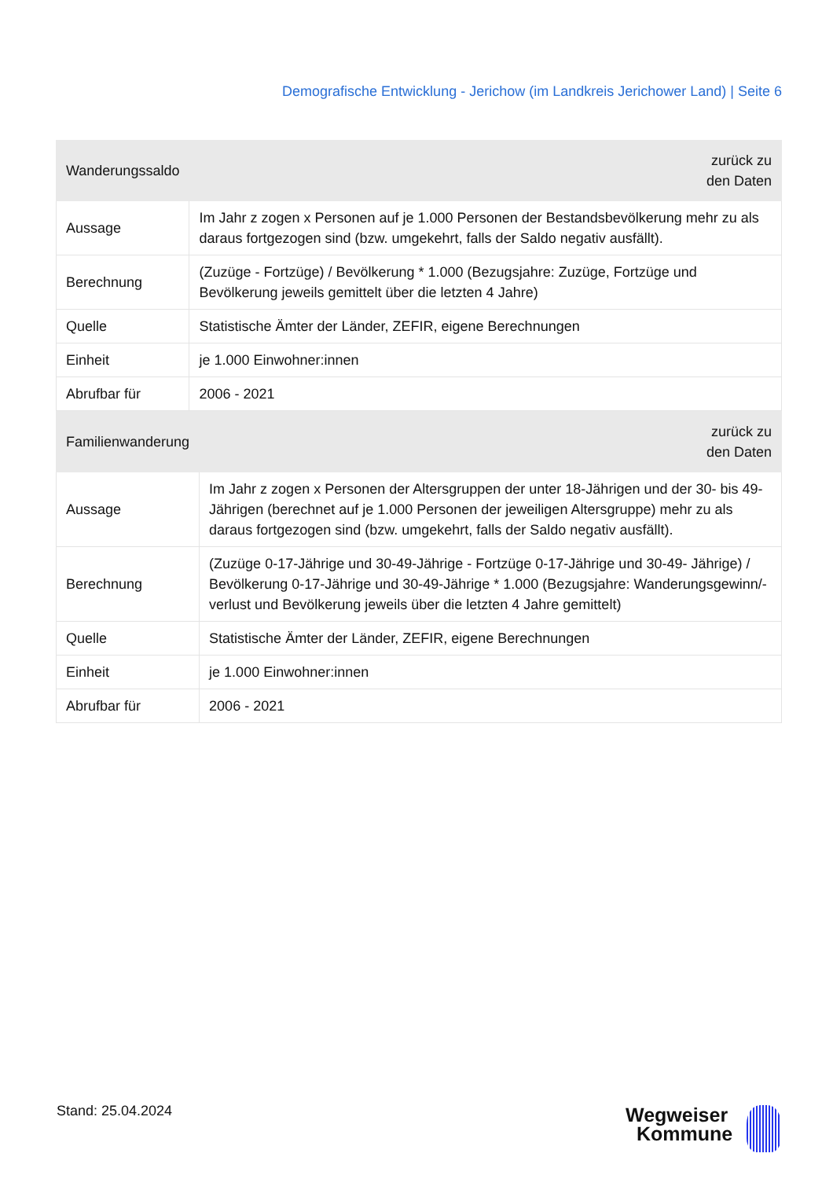Demografische Entwicklung - Jerichow (im Landkreis Jerichower Land) | Seite 6
| Wanderungssaldo | zurück zu den Daten |
| --- | --- |
| Aussage | Im Jahr z zogen x Personen auf je 1.000 Personen der Bestandsbevölkerung mehr zu als daraus fortgezogen sind (bzw. umgekehrt, falls der Saldo negativ ausfällt). |
| Berechnung | (Zuzüge - Fortzüge) / Bevölkerung * 1.000 (Bezugsjahre: Zuzüge, Fortzüge und Bevölkerung jeweils gemittelt über die letzten 4 Jahre) |
| Quelle | Statistische Ämter der Länder, ZEFIR, eigene Berechnungen |
| Einheit | je 1.000 Einwohner:innen |
| Abrufbar für | 2006 - 2021 |
| Familienwanderung | zurück zu den Daten |
| --- | --- |
| Aussage | Im Jahr z zogen x Personen der Altersgruppen der unter 18-Jährigen und der 30- bis 49-Jährigen (berechnet auf je 1.000 Personen der jeweiligen Altersgruppe) mehr zu als daraus fortgezogen sind (bzw. umgekehrt, falls der Saldo negativ ausfällt). |
| Berechnung | (Zuzüge 0-17-Jährige und 30-49-Jährige - Fortzüge 0-17-Jährige und 30-49- Jährige) / Bevölkerung 0-17-Jährige und 30-49-Jährige * 1.000 (Bezugsjahre: Wanderungsgewinn/-verlust und Bevölkerung jeweils über die letzten 4 Jahre gemittelt) |
| Quelle | Statistische Ämter der Länder, ZEFIR, eigene Berechnungen |
| Einheit | je 1.000 Einwohner:innen |
| Abrufbar für | 2006 - 2021 |
Stand: 25.04.2024
Wegweiser
Kommune